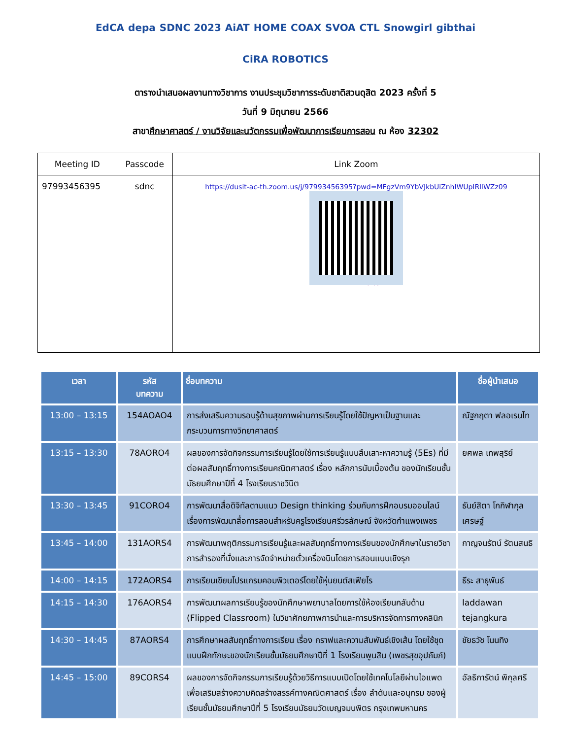EdCA depa SDNC 2023 AiAT HOME COAX SVOA CTL Snowgirl gibthai CiRA ROBOTICS
ตารางนำเสนอผลงานทางวิชาการ งานประชุมวิชาการระดับชาติสวนดุสิต 2023 ครั้งที่ 5
วันที่ 9 มิถุนายน 2566
สาขาศึกษาศาสตร์ / งานวิจัยและนวัตกรรมเพื่อพัฒนาการเรียนการสอน ณ ห้อง 32302
| Meeting ID | Passcode | Link Zoom |
| --- | --- | --- |
| 97993456395 | sdnc | https://dusit-ac-th.zoom.us/j/97993456395?pwd=MFgzVm9YbVJkbUiZnhlWUpIRllWZz09 นวัตกรรมการสอน 32302 |
| เวลา | รหัส บทความ | ชื่อบทความ | ชื่อผู้นำเสนอ |
| --- | --- | --- | --- |
| 13:00 – 13:15 | 154AOAO4 | การส่งเสริมความรอบรู้ด้านสุขภาพผ่านการเรียนรู้โดยใช้ปัญหาเป็นฐานและกระบวนการทางวิทยาศาสตร์ | ณัฐกฤตา ฟลอเรนไท |
| 13:15 – 13:30 | 78AORO4 | ผลของการจัดกิจกรรมการเรียนรู้โดยใช้การเรียนรู้แบบสืบเสาะหาความรู้ (5Es) ที่มีต่อผลสัมฤทธิ์ทางการเรียนคณิตศาสตร์ เรื่อง หลักการนับเบื้องต้น ของนักเรียนชั้นมัธยมศึกษาปีที่ 4 โรงเรียนราชวินิต | ยศพล เทพสุริย์ |
| 13:30 – 13:45 | 91CORO4 | การพัฒนาสื่อดิจิทัลตามแนว Design thinking ร่วมกับการฝึกอบรมออนไลน์ เรื่องการพัฒนาสื่อการสอนสำหรับครูโรงเรียนศรีวรลักษณ์ จังหวัดกำแพงเพชร | ธันย์สิตา โกกิฬากุลเศรษฐ์ |
| 13:45 – 14:00 | 131AORS4 | การพัฒนาพฤติกรรมการเรียนรู้และผลสัมฤทธิ์ทางการเรียนของนักศึกษาในรายวิชาการสำรองที่นั่งและการจัดจำหน่ายตั๋วเครื่องบินโดยการสอนแบบเชิงรุก | กาญจนรัตน์ รัตนสนธิ |
| 14:00 – 14:15 | 172AORS4 | การเรียนเขียนโปรแกรมคอมพิวเตอร์โดยใช้หุ่นยนต์สเฟียโร | ธีระ สาธุพันธ์ |
| 14:15 – 14:30 | 176AORS4 | การพัฒนาผลการเรียนรู้ของนักศึกษาพยาบาลโดยการใช้ห้องเรียนกลับด้าน (Flipped Classroom) ในวิชาศักยภาพการนำและการบริหารจัดการทางคลินิก | laddawan tejangkura |
| 14:30 – 14:45 | 87AORS4 | การศึกษาผลสัมฤทธิ์ทางการเรียน เรื่อง กราฟและความสัมพันธ์เชิงเส้น โดยใช้ชุดแบบฝึกทักษะของนักเรียนชั้นมัธยมศึกษาปีที่ 1 โรงเรียนพูนสิน (เพชรสุขอุปถัมภ์) | ชัยธวัช โนนทิง |
| 14:45 – 15:00 | 89CORS4 | ผลของการจัดกิจกรรมการเรียนรู้ด้วยวิธีการแบบเปิดโดยใช้เทคโนโลยีผ่านไอแพด เพื่อเสริมสร้างความคิดสร้างสรรค์ทางคณิตศาสตร์ เรื่อง ลำดับและอนุกรม ของผู้เรียนชั้นมัธยมศึกษาปีที่ 5 โรงเรียนมัธยมวัดเบญจมบพิตร กรุงเทพมหานคร | อัลธิการัตน์ พิกุลศรี |